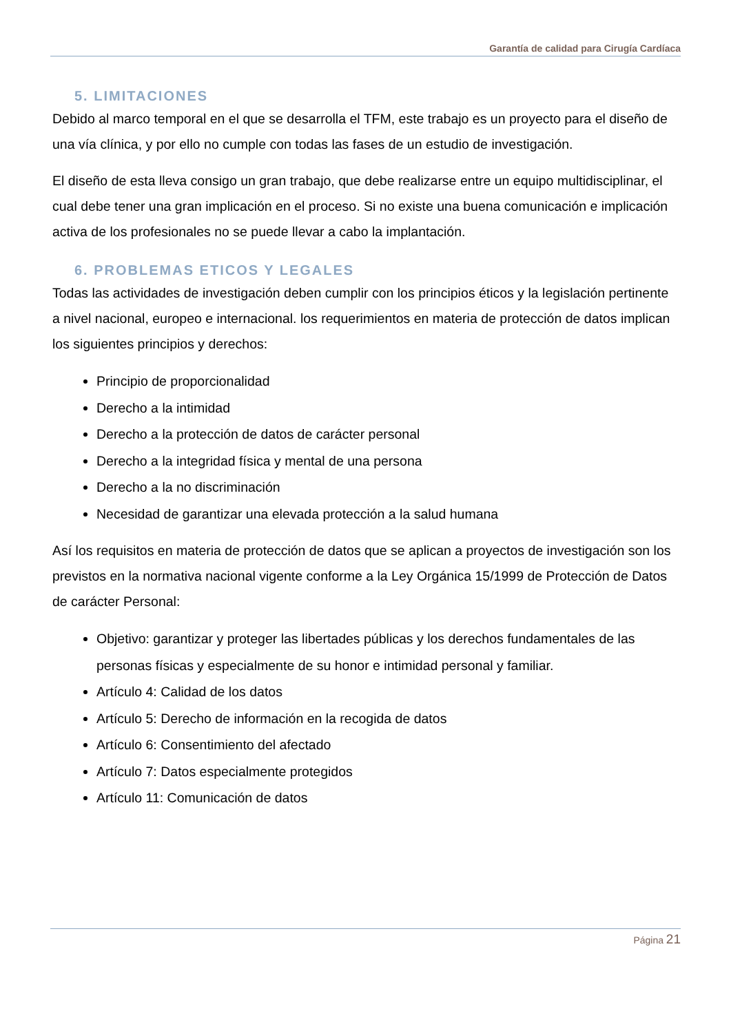Garantía de calidad para Cirugía Cardíaca
5. LIMITACIONES
Debido al marco temporal en el que se desarrolla el TFM, este trabajo es un proyecto para el diseño de una vía clínica, y por ello no cumple con todas las fases de un estudio de investigación.
El diseño de esta lleva consigo un gran trabajo, que debe realizarse entre un equipo multidisciplinar, el cual debe tener una gran implicación en el proceso. Si no existe una buena comunicación e implicación activa de los profesionales no se puede llevar a cabo la implantación.
6. PROBLEMAS ETICOS Y LEGALES
Todas las actividades de investigación deben cumplir con los principios éticos y la legislación pertinente a nivel nacional, europeo e internacional. los requerimientos en materia de protección de datos implican los siguientes principios y derechos:
Principio de proporcionalidad
Derecho a la intimidad
Derecho a la protección de datos de carácter personal
Derecho a la integridad física y mental de una persona
Derecho a la no discriminación
Necesidad de garantizar una elevada protección a la salud humana
Así los requisitos en materia de protección de datos que se aplican a proyectos de investigación son los previstos en la normativa nacional vigente conforme a la Ley Orgánica 15/1999 de Protección de Datos de carácter Personal:
Objetivo: garantizar y proteger las libertades públicas y los derechos fundamentales de las personas físicas y especialmente de su honor e intimidad personal y familiar.
Artículo 4: Calidad de los datos
Artículo 5: Derecho de información en la recogida de datos
Artículo 6: Consentimiento del afectado
Artículo 7: Datos especialmente protegidos
Artículo 11: Comunicación de datos
Página 21